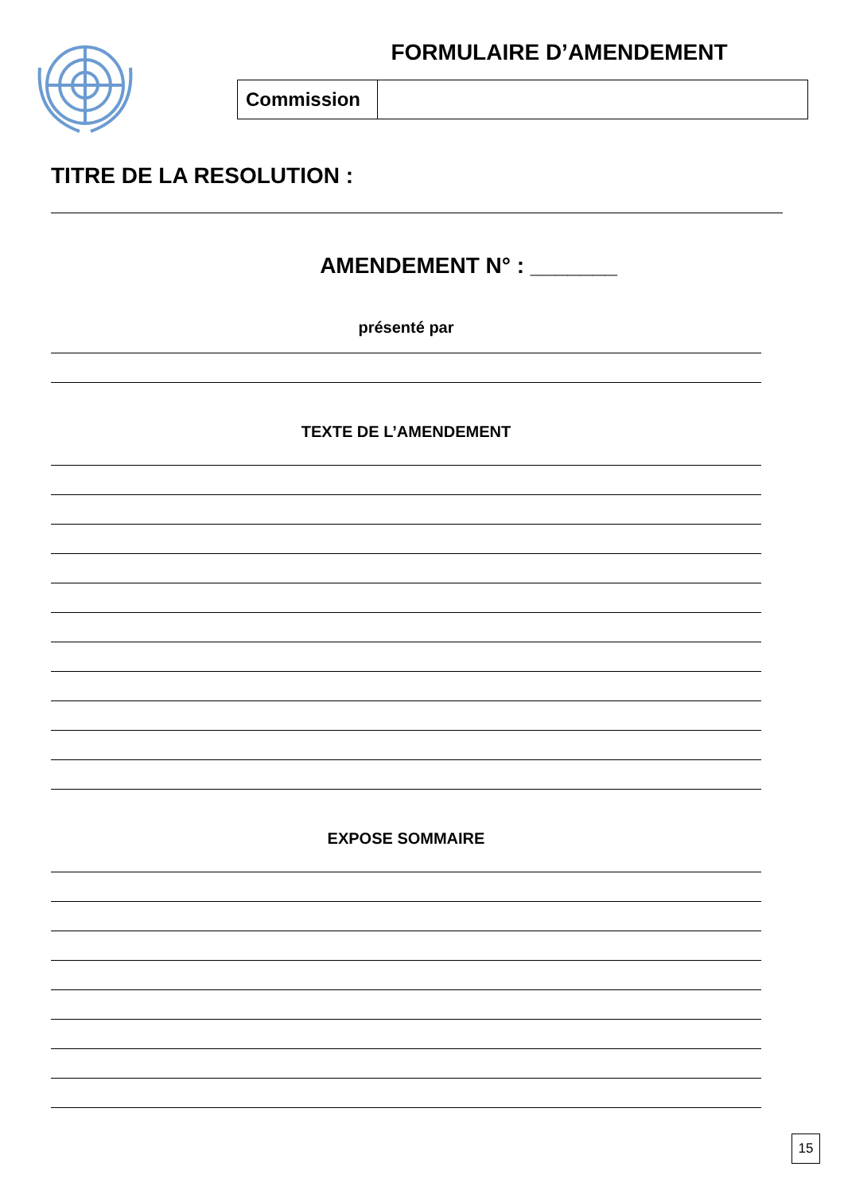FORMULAIRE D’AMENDEMENT
| Commission | |
TITRE DE LA RESOLUTION :
AMENDEMENT N° : _______
présenté par
TEXTE DE L’AMENDEMENT
EXPOSE SOMMAIRE
15